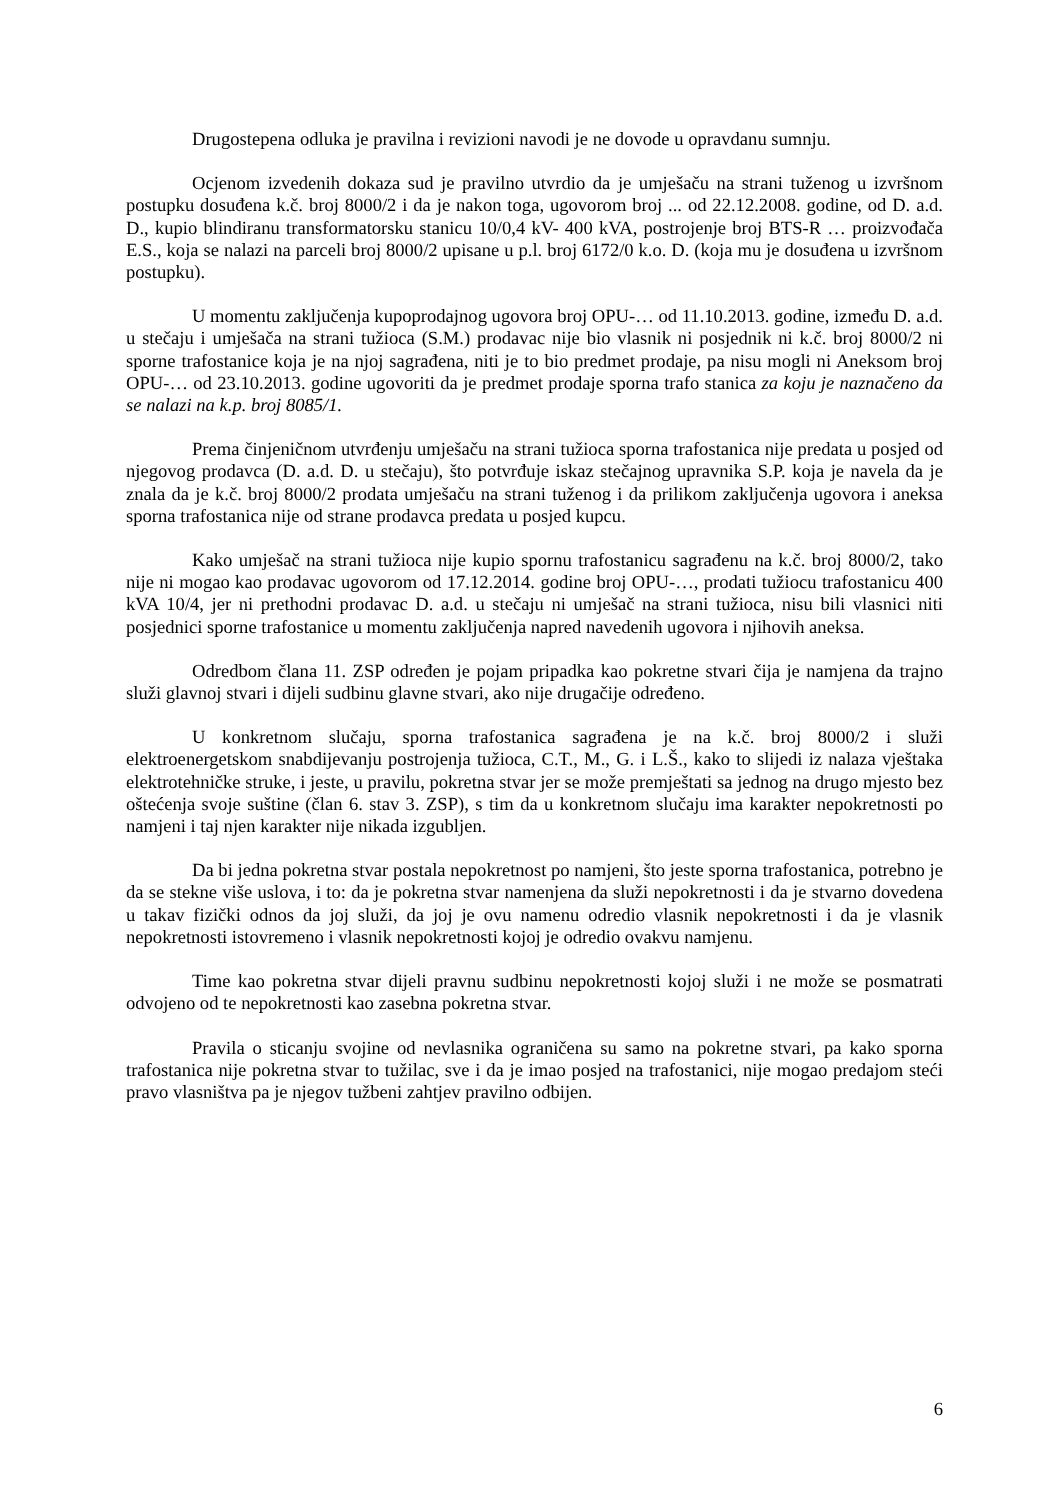Drugostepena odluka je pravilna i revizioni navodi je ne dovode u opravdanu sumnju.
Ocjenom izvedenih dokaza sud je pravilno utvrdio da je umješaču na strani tuženog u izvršnom postupku dosuđena k.č. broj 8000/2 i da je nakon toga, ugovorom broj ... od 22.12.2008. godine, od D. a.d. D., kupio blindiranu transformatorsku stanicu 10/0,4 kV- 400 kVA, postrojenje broj BTS-R … proizvođača E.S., koja se nalazi na parceli broj 8000/2 upisane u p.l. broj 6172/0 k.o. D. (koja mu je dosuđena u izvršnom postupku).
U momentu zaključenja kupoprodajnog ugovora broj OPU-… od 11.10.2013. godine, između D. a.d. u stečaju i umješača na strani tužioca (S.M.) prodavac nije bio vlasnik ni posjednik ni k.č. broj 8000/2 ni sporne trafostanice koja je na njoj sagrađena, niti je to bio predmet prodaje, pa nisu mogli ni Aneksom broj OPU-… od 23.10.2013. godine ugovoriti da je predmet prodaje sporna trafo stanica za koju je naznačeno da se nalazi na k.p. broj 8085/1.
Prema činjeničnom utvrđenju umješaču na strani tužioca sporna trafostanica nije predata u posjed od njegovog prodavca (D. a.d. D. u stečaju), što potvrđuje iskaz stečajnog upravnika S.P. koja je navela da je znala da je k.č. broj 8000/2 prodata umješaču na strani tuženog i da prilikom zaključenja ugovora i aneksa sporna trafostanica nije od strane prodavca predata u posjed kupcu.
Kako umješač na strani tužioca nije kupio spornu trafostanicu sagrađenu na k.č. broj 8000/2, tako nije ni mogao kao prodavac ugovorom od 17.12.2014. godine broj OPU-…, prodati tužiocu trafostanicu 400 kVA 10/4, jer ni prethodni prodavac D. a.d. u stečaju ni umješač na strani tužioca, nisu bili vlasnici niti posjednici sporne trafostanice u momentu zaključenja napred navedenih ugovora i njihovih aneksa.
Odredbom člana 11. ZSP određen je pojam pripadka kao pokretne stvari čija je namjena da trajno služi glavnoj stvari i dijeli sudbinu glavne stvari, ako nije drugačije određeno.
U konkretnom slučaju, sporna trafostanica sagrađena je na k.č. broj 8000/2 i služi elektroenergetskom snabdijevanju postrojenja tužioca, C.T., M., G. i L.Š., kako to slijedi iz nalaza vještaka elektrotehničke struke, i jeste, u pravilu, pokretna stvar jer se može premještati sa jednog na drugo mjesto bez oštećenja svoje suštine (član 6. stav 3. ZSP), s tim da u konkretnom slučaju ima karakter nepokretnosti po namjeni i taj njen karakter nije nikada izgubljen.
Da bi jedna pokretna stvar postala nepokretnost po namjeni, što jeste sporna trafostanica, potrebno je da se stekne više uslova, i to: da je pokretna stvar namenjena da služi nepokretnosti i da je stvarno dovedena u takav fizički odnos da joj služi, da joj je ovu namenu odredio vlasnik nepokretnosti i da je vlasnik nepokretnosti istovremeno i vlasnik nepokretnosti kojoj je odredio ovakvu namjenu.
Time kao pokretna stvar dijeli pravnu sudbinu nepokretnosti kojoj služi i ne može se posmatrati odvojeno od te nepokretnosti kao zasebna pokretna stvar.
Pravila o sticanju svojine od nevlasnika ograničena su samo na pokretne stvari, pa kako sporna trafostanica nije pokretna stvar to tužilac, sve i da je imao posjed na trafostanici, nije mogao predajom steći pravo vlasništva pa je njegov tužbeni zahtjev pravilno odbijen.
6